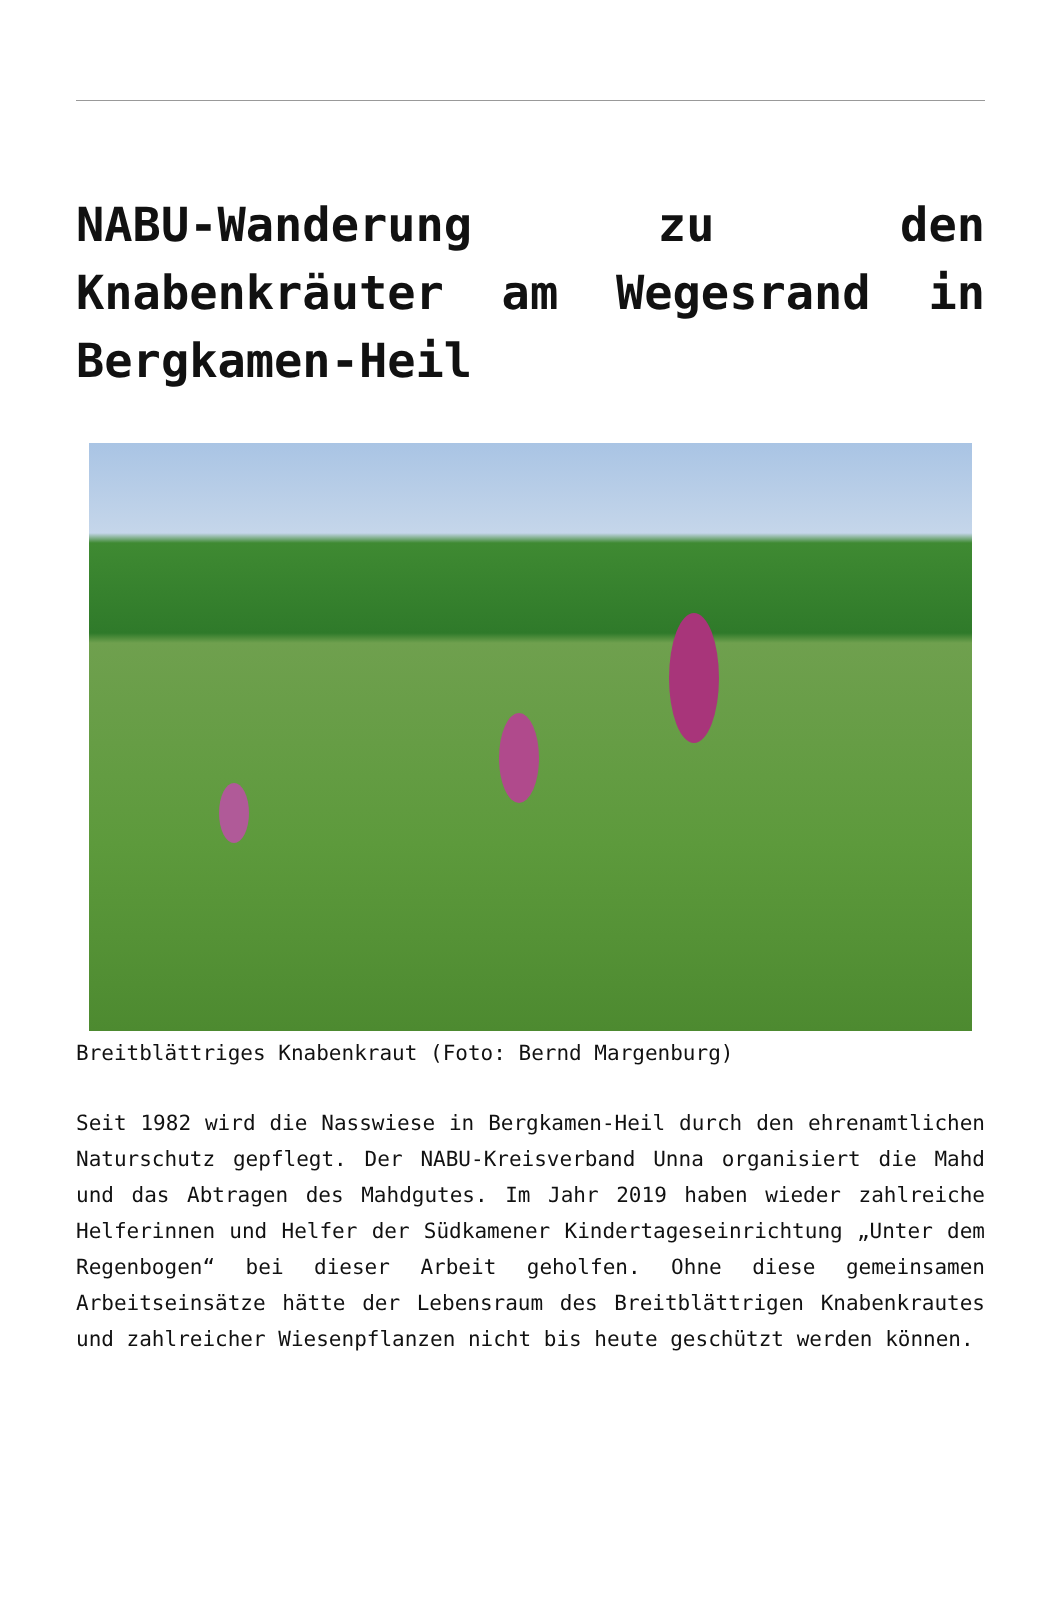NABU-Wanderung zu den Knabenkräuter am Wegesrand in Bergkamen-Heil
Breitblättriges Knabenkraut (Foto: Bernd Margenburg)
Seit 1982 wird die Nasswiese in Bergkamen-Heil durch den ehrenamtlichen Naturschutz gepflegt. Der NABU-Kreisverband Unna organisiert die Mahd und das Abtragen des Mahdgutes. Im Jahr 2019 haben wieder zahlreiche Helferinnen und Helfer der Südkamener Kindertageseinrichtung „Unter dem Regenbogen“ bei dieser Arbeit geholfen. Ohne diese gemeinsamen Arbeitseinsätze hätte der Lebensraum des Breitblättrigen Knabenkrautes und zahlreicher Wiesenpflanzen nicht bis heute geschützt werden können.